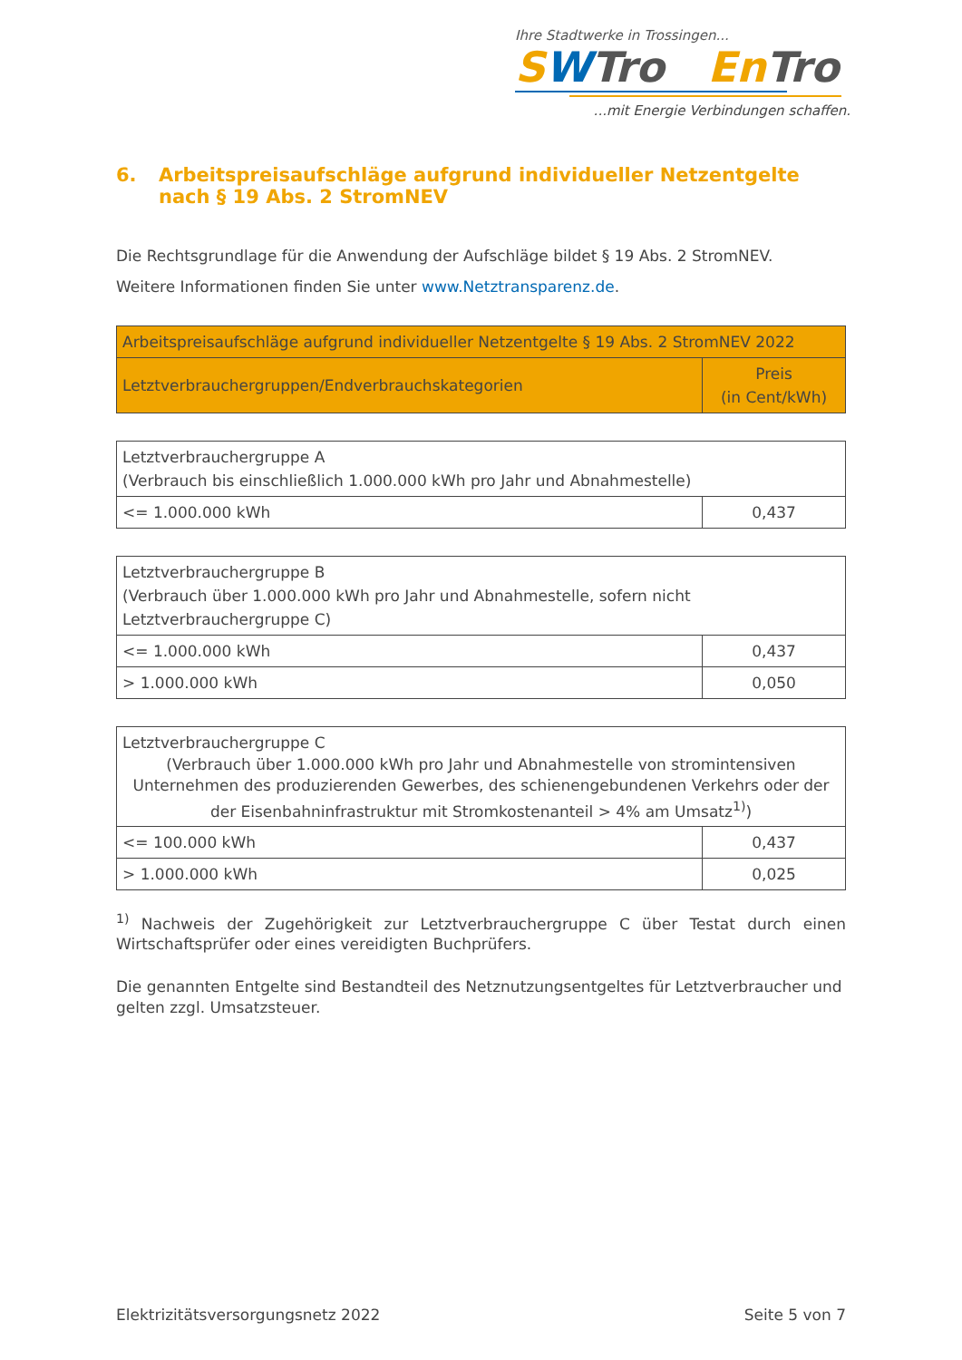Ihre Stadtwerke in Trossingen...
SWTro En Tro
...mit Energie Verbindungen schaffen.
6. Arbeitspreisaufschläge aufgrund individueller Netzentgelte nach § 19 Abs. 2 StromNEV
Die Rechtsgrundlage für die Anwendung der Aufschläge bildet § 19 Abs. 2 StromNEV.
Weitere Informationen finden Sie unter www.Netztransparenz.de.
| Arbeitspreisaufschläge aufgrund individueller Netzentgelte § 19 Abs. 2 StromNEV 2022 | |
| --- | --- |
| Letztverbrauchergruppen/Endverbrauchskategorien | Preis (in Cent/kWh) |
| Letztverbrauchergruppe A (Verbrauch bis einschließlich 1.000.000 kWh pro Jahr und Abnahmestelle) | |
| <= 1.000.000 kWh | 0,437 |
| Letztverbrauchergruppe B (Verbrauch über 1.000.000 kWh pro Jahr und Abnahmestelle, sofern nicht Letztverbrauchergruppe C) | |
| <= 1.000.000 kWh | 0,437 |
| > 1.000.000 kWh | 0,050 |
| Letztverbrauchergruppe C (Verbrauch über 1.000.000 kWh pro Jahr und Abnahmestelle von stromintensiven Unternehmen des produzierenden Gewerbes, des schienengebundenen Verkehrs oder der der Eisenbahninfrastruktur mit Stromkostenanteil > 4% am Umsatz<sup>1)</sup>) | |
| <= 100.000 kWh | 0,437 |
| > 1.000.000 kWh | 0,025 |
<sup>1)</sup> Nachweis der Zugehörigkeit zur Letztverbrauchergruppe C über Testat durch einen Wirtschaftsprüfer oder eines vereidigten Buchprüfers.
Die genannten Entgelte sind Bestandteil des Netznutzungsentgeltes für Letztverbraucher und gelten zzgl. Umsatzsteuer.
Elektrizitätsversorgungsnetz 2022 Seite 5 von 7